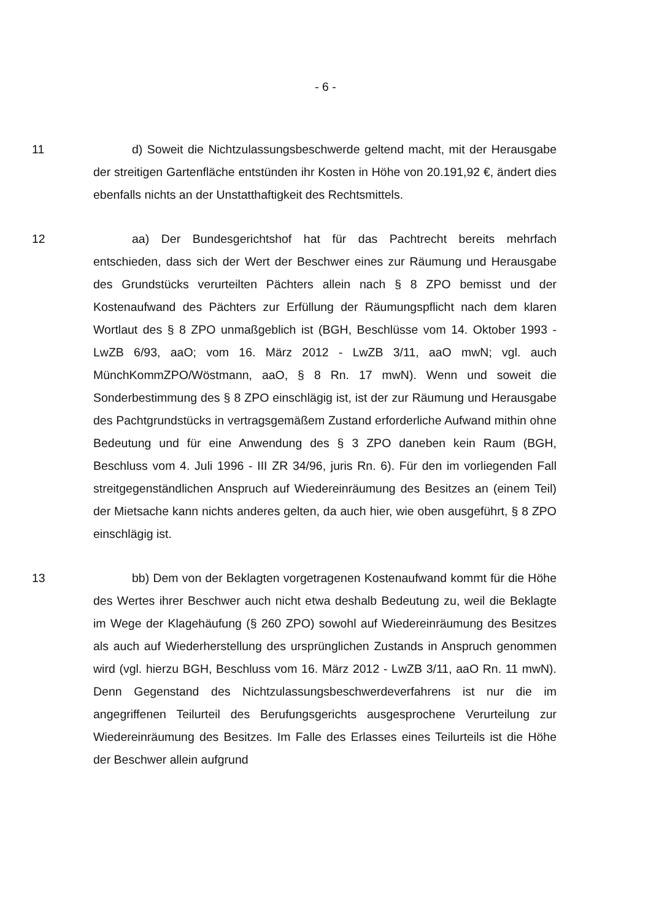- 6 -
11 d) Soweit die Nichtzulassungsbeschwerde geltend macht, mit der Herausgabe der streitigen Gartenfläche entstünden ihr Kosten in Höhe von 20.191,92 €, ändert dies ebenfalls nichts an der Unstatthaftigkeit des Rechtsmittels.
12 aa) Der Bundesgerichtshof hat für das Pachtrecht bereits mehrfach entschieden, dass sich der Wert der Beschwer eines zur Räumung und Herausgabe des Grundstücks verurteilten Pächters allein nach § 8 ZPO bemisst und der Kostenaufwand des Pächters zur Erfüllung der Räumungspflicht nach dem klaren Wortlaut des § 8 ZPO unmaßgeblich ist (BGH, Beschlüsse vom 14. Oktober 1993 - LwZB 6/93, aaO; vom 16. März 2012 - LwZB 3/11, aaO mwN; vgl. auch MünchKommZPO/Wöstmann, aaO, § 8 Rn. 17 mwN). Wenn und soweit die Sonderbestimmung des § 8 ZPO einschlägig ist, ist der zur Räumung und Herausgabe des Pachtgrundstücks in vertragsgemäßem Zustand erforderliche Aufwand mithin ohne Bedeutung und für eine Anwendung des § 3 ZPO daneben kein Raum (BGH, Beschluss vom 4. Juli 1996 - III ZR 34/96, juris Rn. 6). Für den im vorliegenden Fall streitgegenständlichen Anspruch auf Wiedereinräumung des Besitzes an (einem Teil) der Mietsache kann nichts anderes gelten, da auch hier, wie oben ausgeführt, § 8 ZPO einschlägig ist.
13 bb) Dem von der Beklagten vorgetragenen Kostenaufwand kommt für die Höhe des Wertes ihrer Beschwer auch nicht etwa deshalb Bedeutung zu, weil die Beklagte im Wege der Klagehäufung (§ 260 ZPO) sowohl auf Wiedereinräumung des Besitzes als auch auf Wiederherstellung des ursprünglichen Zustands in Anspruch genommen wird (vgl. hierzu BGH, Beschluss vom 16. März 2012 - LwZB 3/11, aaO Rn. 11 mwN). Denn Gegenstand des Nichtzulassungsbeschwerdeverfahrens ist nur die im angegriffenen Teilurteil des Berufungsgerichts ausgesprochene Verurteilung zur Wiedereinräumung des Besitzes. Im Falle des Erlasses eines Teilurteils ist die Höhe der Beschwer allein aufgrund